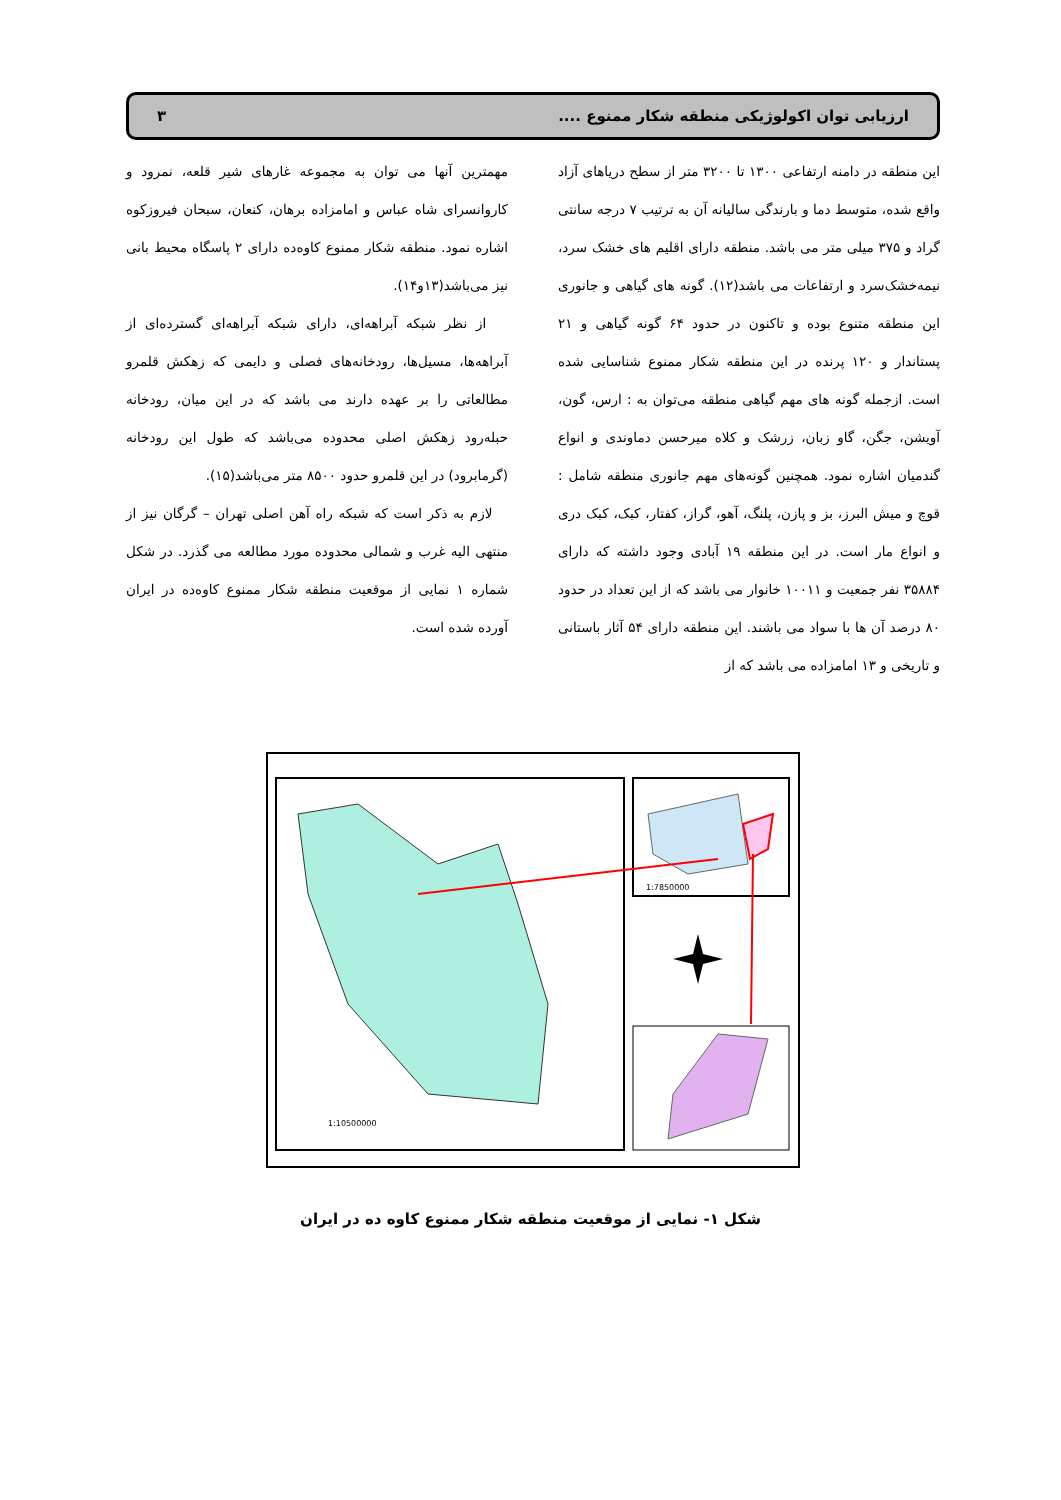ارزیابی توان اکولوژیکی منطقه شکار ممنوع .... ۳
این منطقه در دامنه ارتفاعی ۱۳۰۰ تا ۳۲۰۰ متر از سطح دریاهای آزاد واقع شده، متوسط دما و بارندگی سالیانه آن به ترتیب ۷ درجه سانتی گراد و ۳۷۵ میلی متر می باشد. منطقه دارای اقلیم های خشک سرد، نیمه‌خشک‌سرد و ارتفاعات می باشد(۱۲). گونه های گیاهی و جانوری این منطقه متنوع بوده و تاکنون در حدود ۶۴ گونه گیاهی و ۲۱ پستاندار و ۱۲۰ پرنده در این منطقه شکار ممنوع شناسایی شده است. ازجمله گونه های مهم گیاهی منطقه می‌توان به : ارس، گون، آویشن، جگن، گاو زبان، زرشک و کلاه میرحسن دماوندی و انواع گندمیان اشاره نمود. همچنین گونه‌های مهم جانوری منطقه شامل : قوچ و میش البرز، بز و پازن، پلنگ، آهو، گراز، کفتار، کبک، کبک دری و انواع مار است. در این منطقه ۱۹ آبادی وجود داشته که دارای ۳۵۸۸۴ نفر جمعیت و ۱۰۰۱۱ خانوار می باشد که از این تعداد در حدود ۸۰ درصد آن ها با سواد می باشند. این منطقه دارای ۵۴ آثار باستانی و تاریخی و ۱۳ امامزاده می باشد که از
مهمترین آنها می توان به مجموعه غارهای شیر قلعه، نمرود و کاروانسرای شاه عباس و امامزاده برهان، کنعان، سبحان فیروزکوه اشاره نمود. منطقه شکار ممنوع کاوه‌ده دارای ۲ پاسگاه محیط بانی نیز می‌باشد(۱۳و۱۴).
از نظر شبکه آبراهه‌ای، دارای شبکه آبراهه‌ای گسترده‌ای از آبراهه‌ها، مسیل‌ها، رودخانه‌های فصلی و دایمی که زهکش قلمرو مطالعاتی را بر عهده دارند می باشد که در این میان، رودخانه حبله‌رود زهکش اصلی محدوده می‌باشد که طول این رودخانه (گرمابرود) در این قلمرو حدود ۸۵۰۰ متر می‌باشد(۱۵).
لازم به ذکر است که شبکه راه آهن اصلی تهران – گرگان نیز از منتهی الیه غرب و شمالی محدوده مورد مطالعه می گذرد. در شکل شماره ۱ نمایی از موقعیت منطقه شکار ممنوع کاوه‌ده در ایران آورده شده است.
1:10500000
1:7850000
شکل ۱- نمایی از موقعیت منطقه شکار ممنوع کاوه ده در ایران